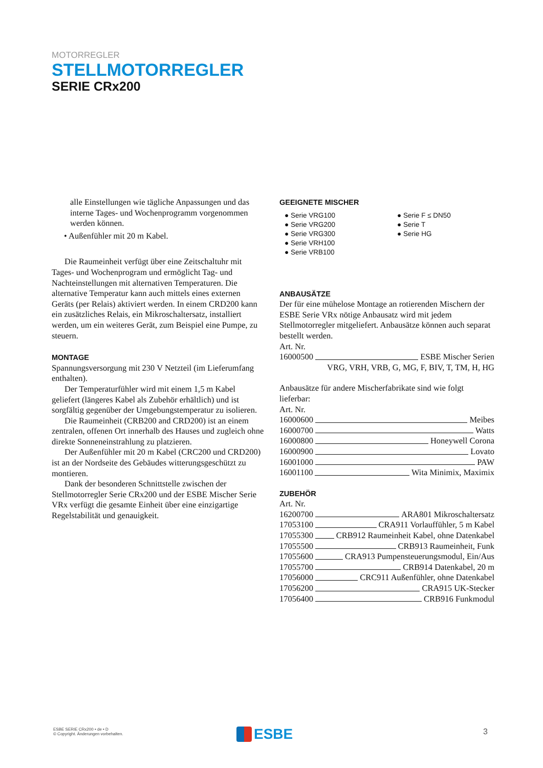MOTORREGLER
STELLMOTORREGLER
SERIE CRx200
alle Einstellungen wie tägliche Anpassungen und das interne Tages- und Wochenprogramm vorgenommen werden können.
• Außenfühler mit 20 m Kabel.
Die Raumeinheit verfügt über eine Zeitschaltuhr mit Tages- und Wochenprogram und ermöglicht Tag- und Nachteinstellungen mit alternativen Temperaturen. Die alternative Temperatur kann auch mittels eines externen Geräts (per Relais) aktiviert werden. In einem CRD200 kann ein zusätzliches Relais, ein Mikroschaltersatz, installiert werden, um ein weiteres Gerät, zum Beispiel eine Pumpe, zu steuern.
MONTAGE
Spannungsversorgung mit 230 V Netzteil (im Lieferumfang enthalten).
Der Temperaturfühler wird mit einem 1,5 m Kabel geliefert (längeres Kabel als Zubehör erhältlich) und ist sorgfältig gegenüber der Umgebungstemperatur zu isolieren.
Die Raumeinheit (CRB200 and CRD200) ist an einem zentralen, offenen Ort innerhalb des Hauses und zugleich ohne direkte Sonneneinstrahlung zu platzieren.
Der Außenfühler mit 20 m Kabel (CRC200 und CRD200) ist an der Nordseite des Gebäudes witterungsgeschützt zu montieren.
Dank der besonderen Schnittstelle zwischen der Stellmotorregler Serie CRx200 und der ESBE Mischer Serie VRx verfügt die gesamte Einheit über eine einzigartige Regelstabilität und genauigkeit.
GEEIGNETE MISCHER
● Serie VRG100
● Serie VRG200
● Serie VRG300
● Serie VRH100
● Serie VRB100
● Serie F ≤ DN50
● Serie T
● Serie HG
ANBAUSÄTZE
Der für eine mühelose Montage an rotierenden Mischern der ESBE Serie VRx nötige Anbausatz wird mit jedem Stellmotorregler mitgeliefert. Anbausätze können auch separat bestellt werden.
Art. Nr.
16000500 ESBE Mischer Serien
VRG, VRH, VRB, G, MG, F, BIV, T, TM, H, HG
Anbausätze für andere Mischerfabrikate sind wie folgt lieferbar:
Art. Nr.
16000600 Meibes
16000700 Watts
16000800 Honeywell Corona
16000900 Lovato
16001000 PAW
16001100 Wita Minimix, Maximix
ZUBEHÖR
Art. Nr.
16200700 ARA801 Mikroschaltersatz
17053100 CRA911 Vorlauffühler, 5 m Kabel
17055300 CRB912 Raumeinheit Kabel, ohne Datenkabel
17055500 CRB913 Raumeinheit, Funk
17055600 CRA913 Pumpensteuerungsmodul, Ein/Aus
17055700 CRB914 Datenkabel, 20 m
17056000 CRC911 Außenfühler, ohne Datenkabel
17056200 CRA915 UK-Stecker
17056400 CRB916 Funkmodul
ESBE SERIE CRx200 • de • D
© Copyright. Änderungen vorbehalten.
ESBE 3